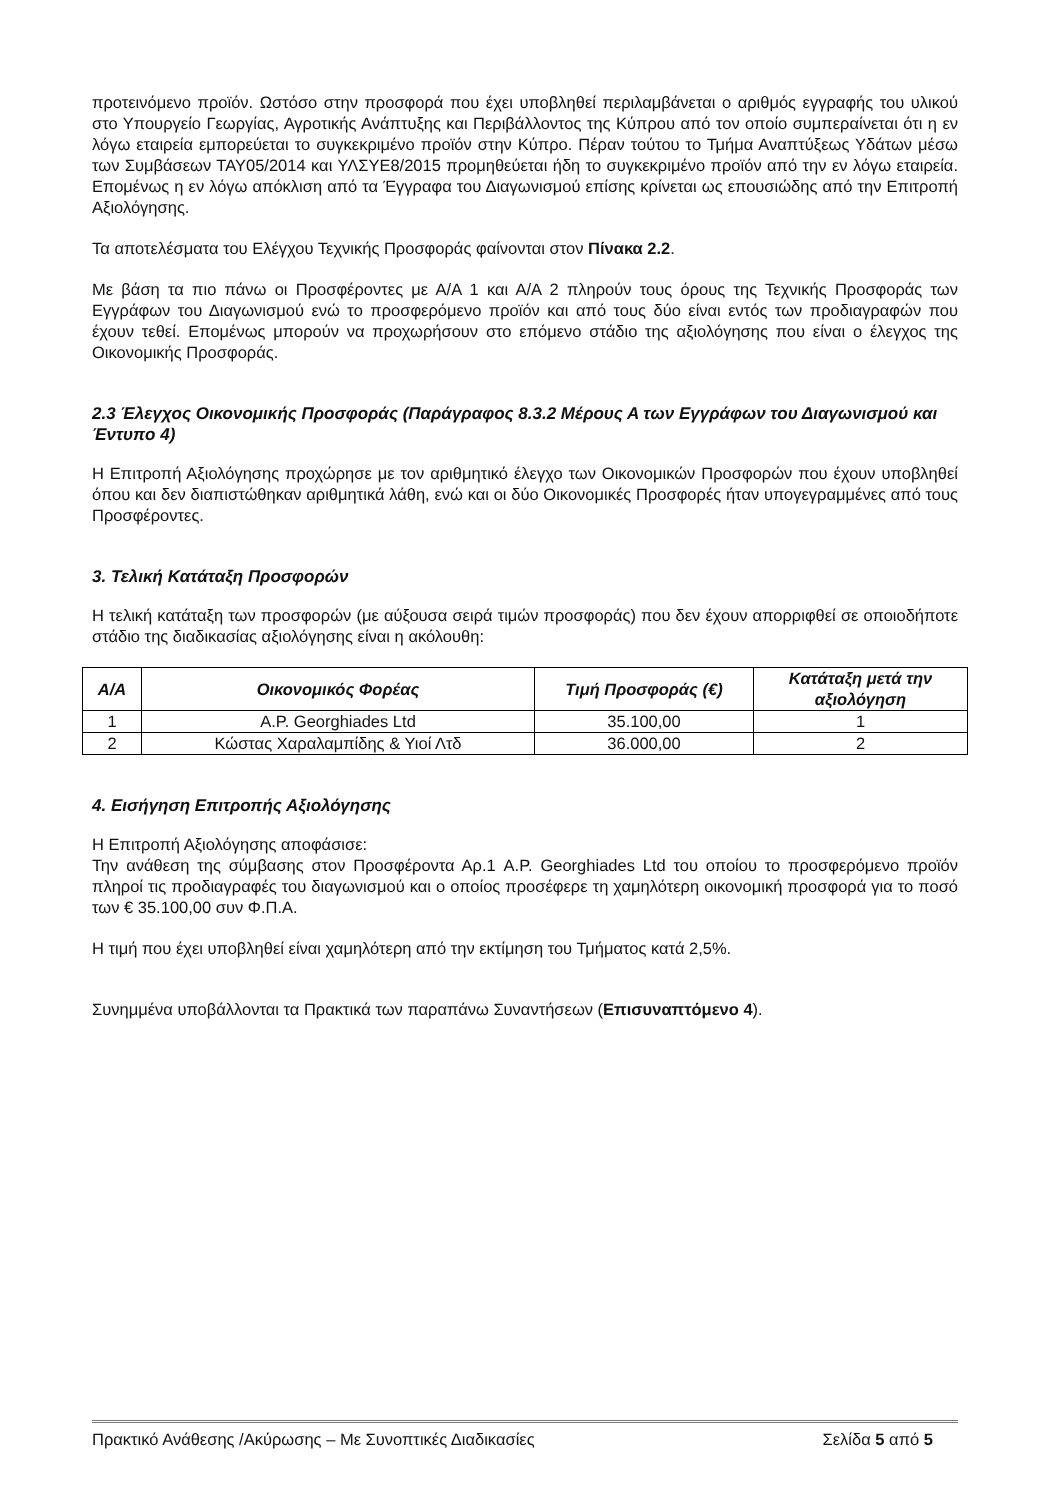προτεινόμενο προϊόν. Ωστόσο στην προσφορά που έχει υποβληθεί περιλαμβάνεται ο αριθμός εγγραφής του υλικού στο Υπουργείο Γεωργίας, Αγροτικής Ανάπτυξης και Περιβάλλοντος της Κύπρου από τον οποίο συμπεραίνεται ότι η εν λόγω εταιρεία εμπορεύεται το συγκεκριμένο προϊόν στην Κύπρο. Πέραν τούτου το Τμήμα Αναπτύξεως Υδάτων μέσω των Συμβάσεων ΤΑΥ05/2014 και ΥΛΣΥΕ8/2015 προμηθεύεται ήδη το συγκεκριμένο προϊόν από την εν λόγω εταιρεία. Επομένως η εν λόγω απόκλιση από τα Έγγραφα του Διαγωνισμού επίσης κρίνεται ως επουσιώδης από την Επιτροπή Αξιολόγησης.
Τα αποτελέσματα του Ελέγχου Τεχνικής Προσφοράς φαίνονται στον Πίνακα 2.2.
Με βάση τα πιο πάνω οι Προσφέροντες με Α/Α 1 και Α/Α 2 πληρούν τους όρους της Τεχνικής Προσφοράς των Εγγράφων του Διαγωνισμού ενώ το προσφερόμενο προϊόν και από τους δύο είναι εντός των προδιαγραφών που έχουν τεθεί. Επομένως μπορούν να προχωρήσουν στο επόμενο στάδιο της αξιολόγησης που είναι ο έλεγχος της Οικονομικής Προσφοράς.
2.3 Έλεγχος Οικονομικής Προσφοράς (Παράγραφος 8.3.2 Μέρους Α των Εγγράφων του Διαγωνισμού και Έντυπο 4)
Η Επιτροπή Αξιολόγησης προχώρησε με τον αριθμητικό έλεγχο των Οικονομικών Προσφορών που έχουν υποβληθεί όπου και δεν διαπιστώθηκαν αριθμητικά λάθη, ενώ και οι δύο Οικονομικές Προσφορές ήταν υπογεγραμμένες από τους Προσφέροντες.
3. Τελική Κατάταξη Προσφορών
Η τελική κατάταξη των προσφορών (με αύξουσα σειρά τιμών προσφοράς) που δεν έχουν απορριφθεί σε οποιοδήποτε στάδιο της διαδικασίας αξιολόγησης είναι η ακόλουθη:
| Α/Α | Οικονομικός Φορέας | Τιμή Προσφοράς (€) | Κατάταξη μετά την αξιολόγηση |
| --- | --- | --- | --- |
| 1 | A.P. Georghiades Ltd | 35.100,00 | 1 |
| 2 | Κώστας Χαραλαμπίδης & Υιοί Λτδ | 36.000,00 | 2 |
4. Εισήγηση Επιτροπής Αξιολόγησης
Η Επιτροπή Αξιολόγησης αποφάσισε:
Την ανάθεση της σύμβασης στον Προσφέροντα Αρ.1 A.P. Georghiades Ltd του οποίου το προσφερόμενο προϊόν πληροί τις προδιαγραφές του διαγωνισμού και ο οποίος προσέφερε τη χαμηλότερη οικονομική προσφορά για το ποσό των € 35.100,00 συν Φ.Π.Α.
Η τιμή που έχει υποβληθεί είναι χαμηλότερη από την εκτίμηση του Τμήματος κατά 2,5%.
Συνημμένα υποβάλλονται τα Πρακτικά των παραπάνω Συναντήσεων (Επισυναπτόμενο 4).
Πρακτικό Ανάθεσης /Ακύρωσης – Με Συνοπτικές Διαδικασίες Σελίδα 5 από 5